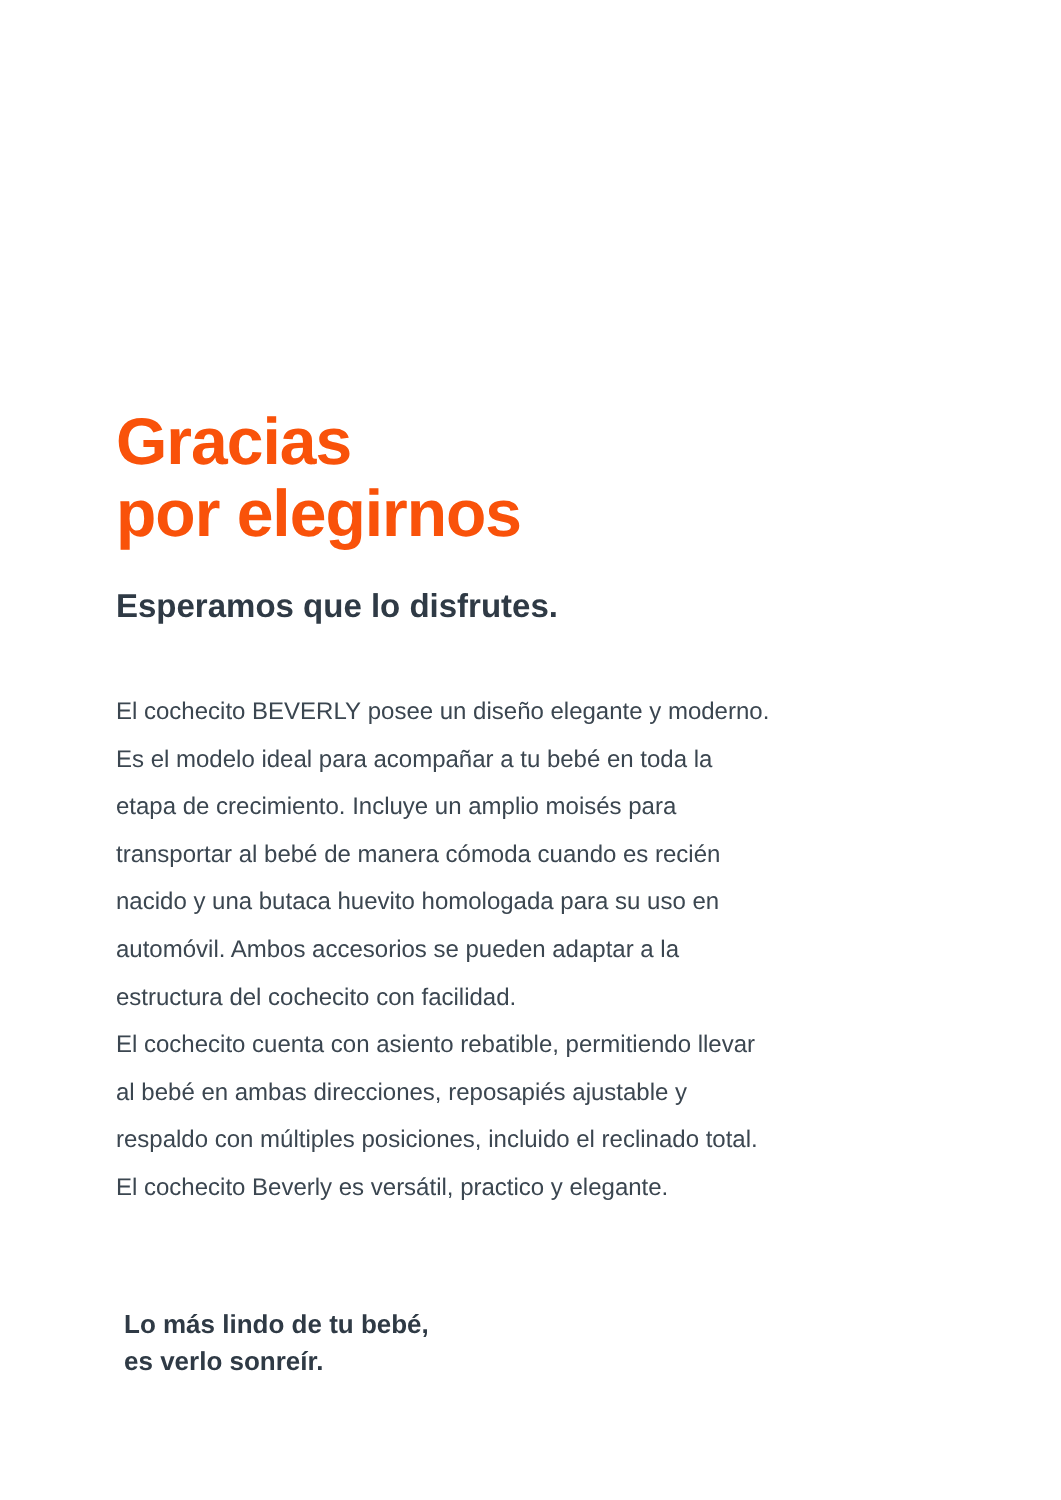Gracias
por elegirnos
Esperamos que lo disfrutes.
El cochecito BEVERLY posee un diseño elegante y moderno.
Es el modelo ideal para acompañar a tu bebé en toda la
etapa de crecimiento. Incluye un amplio moisés para
transportar al bebé de manera cómoda cuando es recién
nacido y una butaca huevito homologada para su uso en
automóvil. Ambos accesorios se pueden adaptar a la
estructura del cochecito con facilidad.
El cochecito cuenta con asiento rebatible, permitiendo llevar
al bebé en ambas direcciones, reposapiés ajustable y
respaldo con múltiples posiciones, incluido el reclinado total.
El cochecito Beverly es versátil, practico y elegante.
Lo más lindo de tu bebé,
es verlo sonreír.